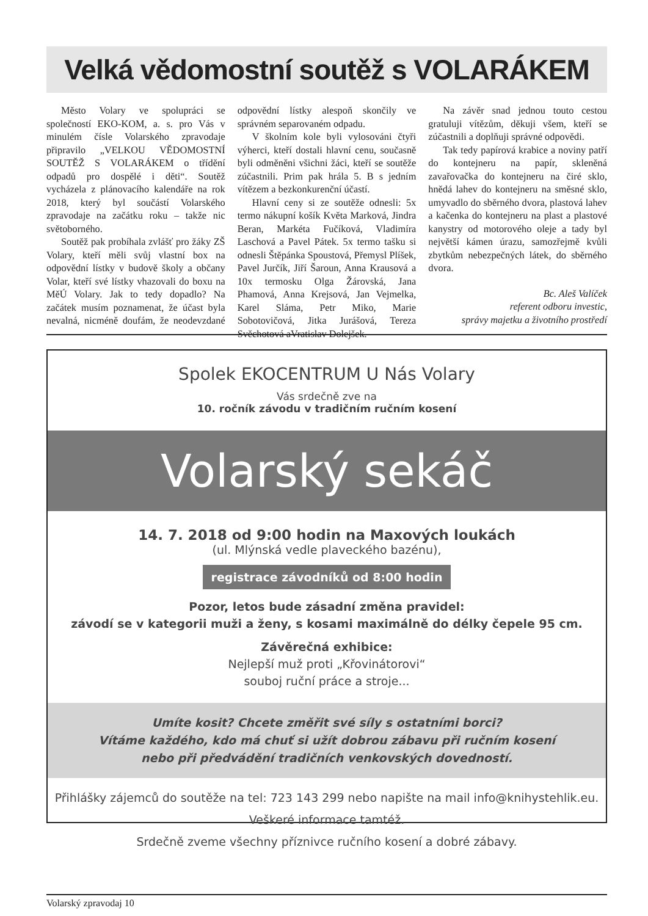Velká vědomostní soutěž s VOLARÁKEM
Město Volary ve spolupráci se společností EKO-KOM, a. s. pro Vás v minulém čísle Volarského zpravodaje připravilo „VELKOU VĚDOMOSTNÍ SOUTĚŽ S VOLARÁKEM o třídění odpadů pro dospělé i děti“. Soutěž vycházela z plánovacího kalendáře na rok 2018, který byl součástí Volarského zpravodaje na začátku roku – takže nic světoborného.
Soutěž pak probíhala zvlášť pro žáky ZŠ Volary, kteří měli svůj vlastní box na odpovědní lístky v budově školy a občany Volar, kteří své lístky vhazovali do boxu na MěÚ Volary. Jak to tedy dopadlo? Na začátek musím poznamenat, že účast byla nevalná, nicméně doufám, že neodevzdané odpovědní lístky alespoň skončily ve správném separovaném odpadu.
V školním kole byli vylosováni čtyři výherci, kteří dostali hlavní cenu, současně byli odměněni všichni žáci, kteří se soutěže zúčastnili. Prim pak hrála 5. B s jedním vítězem a bezkonkurenční účastí.
Hlavní ceny si ze soutěže odnesli: 5x termo nákupní košík Květa Marková, Jindra Beran, Markéta Fučíková, Vladimíra Laschová a Pavel Pátek. 5x termo tašku si odnesli Štěpánka Spoustová, Přemysl Plíšek, Pavel Jurčík, Jiří Šaroun, Anna Krausová a 10x termosku Olga Žárovská, Jana Phamová, Anna Krejsová, Jan Vejmelka, Karel Sláma, Petr Miko, Marie Sobotovičová, Jitka Jurášová, Tereza Svěchotová aVratislav Dolejšek.
Na závěr snad jednou touto cestou gratuluji vítězům, děkuji všem, kteří se zúčastnili a doplňuji správné odpovědi.
Tak tedy papírová krabice a noviny patří do kontejneru na papír, skleněná zavařovačka do kontejneru na čiré sklo, hnědá lahev do kontejneru na směsné sklo, umyvadlo do sběrného dvora, plastová lahev a kačenka do kontejneru na plast a plastové kanystry od motorového oleje a tady byl největší kámen úrazu, samozřejmě kvůli zbytkům nebezpečných látek, do sběrného dvora.
Bc. Aleš Valíček
referent odboru investic,
správy majetku a životního prostředí
Spolek EKOCENTRUM U Nás Volary
Vás srdečně zve na
10. ročník závodu v tradičním ručním kosení
Volarský sekáč
14. 7. 2018 od 9:00 hodin na Maxových loukách
(ul. Mlýnská vedle plaveckého bazénu),
registrace závodníků od 8:00 hodin
Pozor, letos bude zásadní změna pravidel:
závodí se v kategorii muži a ženy, s kosami maximálně do délky čepele 95 cm.
Závěrečná exhibice:
Nejlepší muž proti „Křovinátorovi“
souboj ruční práce a stroje...
Umíte kosit? Chcete změřit své síly s ostatními borci?
Vítáme každého, kdo má chuť si užít dobrou zábavu při ručním kosení
nebo při předvádění tradičních venkovských dovedností.
Přihlášky zájemců do soutěže na tel: 723 143 299 nebo napište na mail info@knihystehlik.eu.
Veškeré informace tamtéž.
Srdečně zveme všechny příznivce ručního kosení a dobré zábavy.
Volarský zpravodaj 10